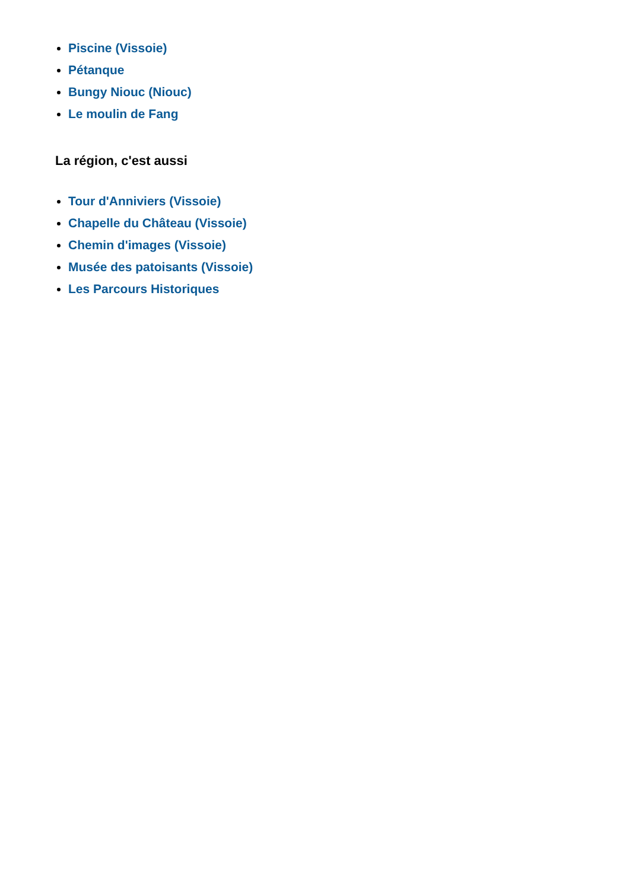Piscine (Vissoie)
Pétanque
Bungy Niouc (Niouc)
Le moulin de Fang
La région, c'est aussi
Tour d'Anniviers (Vissoie)
Chapelle du Château (Vissoie)
Chemin d'images (Vissoie)
Musée des patoisants (Vissoie)
Les Parcours Historiques